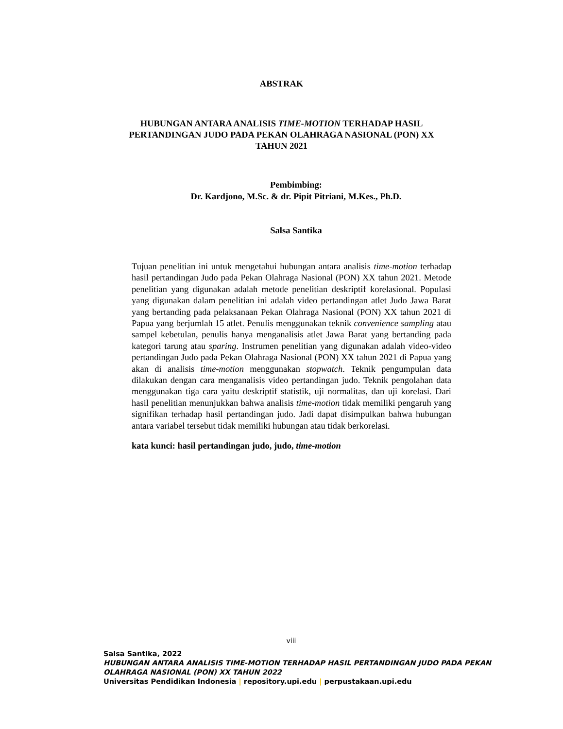ABSTRAK
HUBUNGAN ANTARA ANALISIS TIME-MOTION TERHADAP HASIL
PERTANDINGAN JUDO PADA PEKAN OLAHRAGA NASIONAL (PON) XX
TAHUN 2021
Pembimbing:
Dr. Kardjono, M.Sc. & dr. Pipit Pitriani, M.Kes., Ph.D.
Salsa Santika
Tujuan penelitian ini untuk mengetahui hubungan antara analisis time-motion terhadap hasil pertandingan Judo pada Pekan Olahraga Nasional (PON) XX tahun 2021. Metode penelitian yang digunakan adalah metode penelitian deskriptif korelasional. Populasi yang digunakan dalam penelitian ini adalah video pertandingan atlet Judo Jawa Barat yang bertanding pada pelaksanaan Pekan Olahraga Nasional (PON) XX tahun 2021 di Papua yang berjumlah 15 atlet. Penulis menggunakan teknik convenience sampling atau sampel kebetulan, penulis hanya menganalisis atlet Jawa Barat yang bertanding pada kategori tarung atau sparing. Instrumen penelitian yang digunakan adalah video-video pertandingan Judo pada Pekan Olahraga Nasional (PON) XX tahun 2021 di Papua yang akan di analisis time-motion menggunakan stopwatch. Teknik pengumpulan data dilakukan dengan cara menganalisis video pertandingan judo. Teknik pengolahan data menggunakan tiga cara yaitu deskriptif statistik, uji normalitas, dan uji korelasi. Dari hasil penelitian menunjukkan bahwa analisis time-motion tidak memiliki pengaruh yang signifikan terhadap hasil pertandingan judo. Jadi dapat disimpulkan bahwa hubungan antara variabel tersebut tidak memiliki hubungan atau tidak berkorelasi.
kata kunci: hasil pertandingan judo, judo, time-motion
viii
Salsa Santika, 2022
HUBUNGAN ANTARA ANALISIS TIME-MOTION TERHADAP HASIL PERTANDINGAN JUDO PADA PEKAN
OLAHRAGA NASIONAL (PON) XX TAHUN 2022
Universitas Pendidikan Indonesia | repository.upi.edu | perpustakaan.upi.edu